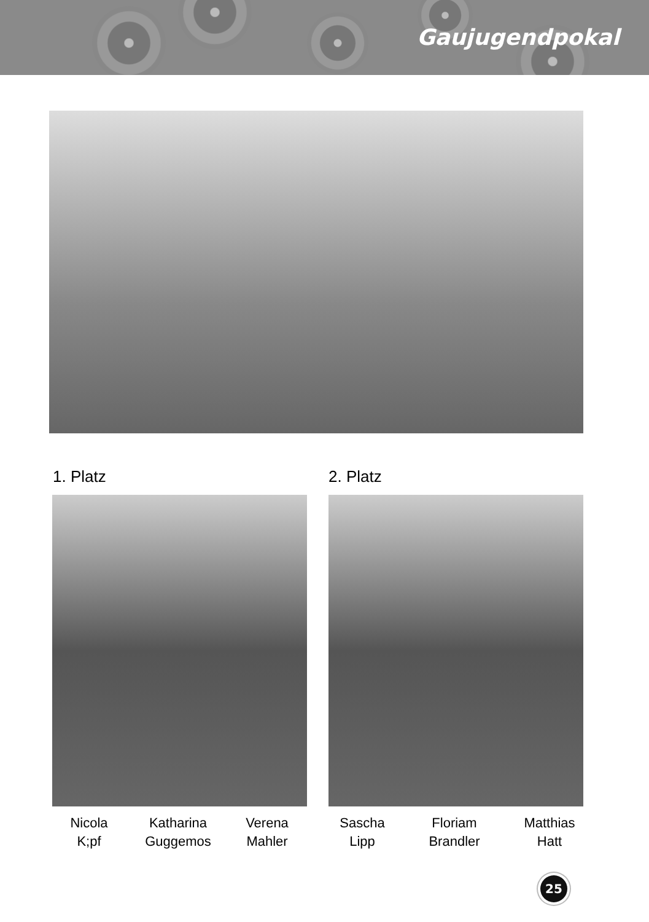Gaujugendpokal
1. Platz 2. Platz
Nicola
K;pf
Katharina
Guggemos
Verena
Mahler
Sascha
Lipp
Floriam
Brandler
Matthias
Hatt
25